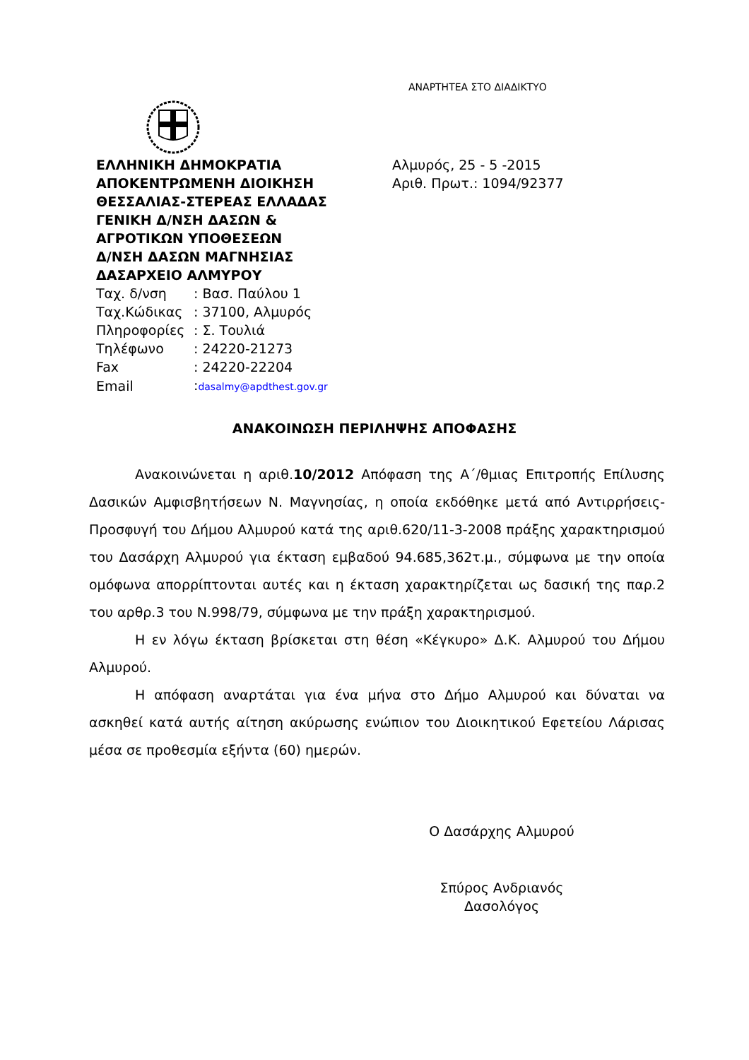ΑΝΑΡΤΗΤΕΑ ΣΤΟ ΔΙΑΔΙΚΤΥΟ
ΕΛΛΗΝΙΚΗ ΔΗΜΟΚΡΑΤΙΑ
ΑΠΟΚΕΝΤΡΩΜΕΝΗ ΔΙΟΙΚΗΣΗ
ΘΕΣΣΑΛΙΑΣ-ΣΤΕΡΕΑΣ ΕΛΛΑΔΑΣ
ΓΕΝΙΚΗ Δ/ΝΣΗ ΔΑΣΩΝ &
ΑΓΡΟΤΙΚΩΝ ΥΠΟΘΕΣΕΩΝ
Δ/ΝΣΗ ΔΑΣΩΝ ΜΑΓΝΗΣΙΑΣ
ΔΑΣΑΡΧΕΙΟ ΑΛΜΥΡΟΥ
| Ταχ. δ/νση | : Βασ. Παύλου 1 |
| Ταχ.Κώδικας | : 37100, Αλμυρός |
| Πληροφορίες | : Σ. Τουλιά |
| Τηλέφωνο | : 24220-21273 |
| Fax | : 24220-22204 |
| Email | : dasalmy@apdthest.gov.gr |
Αλμυρός, 25 - 5 -2015
Αριθ. Πρωτ.: 1094/92377
ΑΝΑΚΟΙΝΩΣΗ ΠΕΡΙΛΗΨΗΣ ΑΠΟΦΑΣΗΣ
Ανακοινώνεται η αριθ.10/2012 Απόφαση της Α΄/θμιας Επιτροπής Επίλυσης Δασικών Αμφισβητήσεων Ν. Μαγνησίας, η οποία εκδόθηκε μετά από Αντιρρήσεις-Προσφυγή του Δήμου Αλμυρού κατά της αριθ.620/11-3-2008 πράξης χαρακτηρισμού του Δασάρχη Αλμυρού για έκταση εμβαδού 94.685,362τ.μ., σύμφωνα με την οποία ομόφωνα απορρίπτονται αυτές και η έκταση χαρακτηρίζεται ως δασική της παρ.2 του αρθρ.3 του Ν.998/79, σύμφωνα με την πράξη χαρακτηρισμού.
Η εν λόγω έκταση βρίσκεται στη θέση «Κέγκυρο» Δ.Κ. Αλμυρού του Δήμου Αλμυρού.
Η απόφαση αναρτάται για ένα μήνα στο Δήμο Αλμυρού και δύναται να ασκηθεί κατά αυτής αίτηση ακύρωσης ενώπιον του Διοικητικού Εφετείου Λάρισας μέσα σε προθεσμία εξήντα (60) ημερών.
Ο Δασάρχης Αλμυρού
Σπύρος Ανδριανός
Δασολόγος